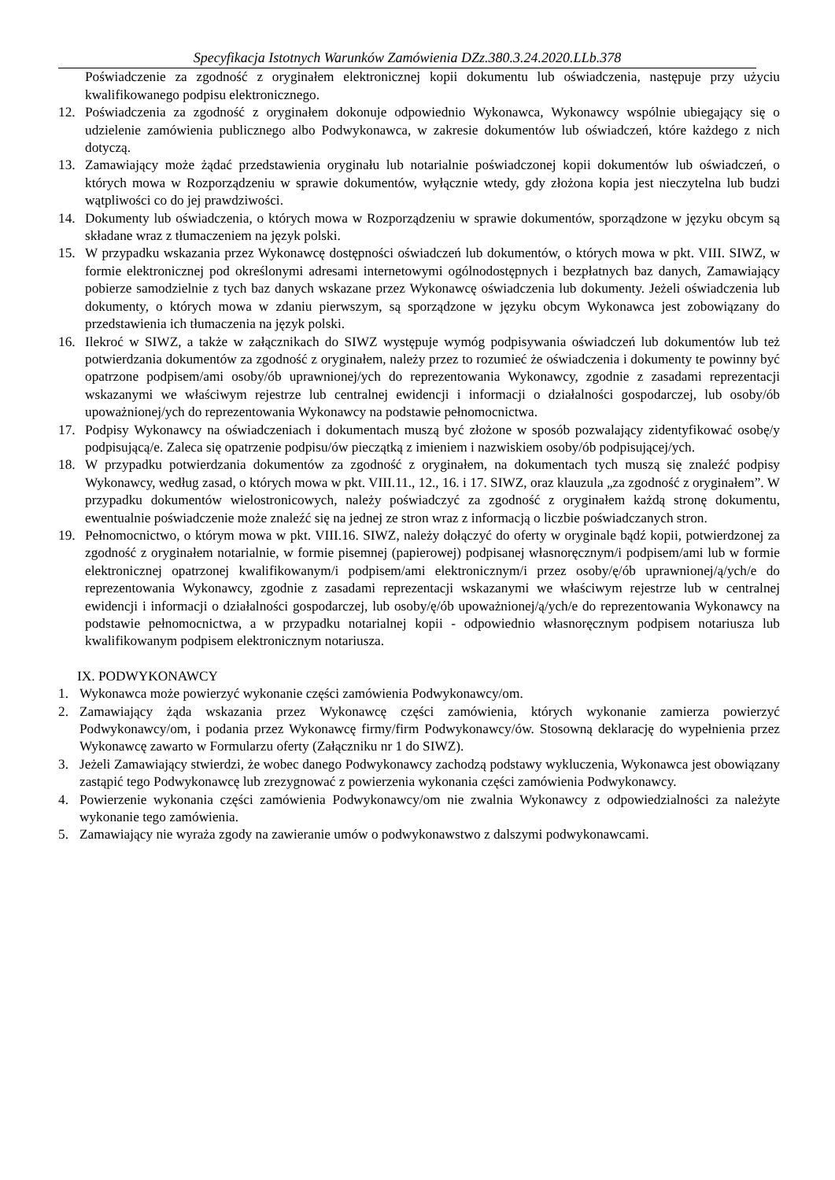Specyfikacja Istotnych Warunków Zamówienia DZz.380.3.24.2020.LLb.378
Poświadczenie za zgodność z oryginałem elektronicznej kopii dokumentu lub oświadczenia, następuje przy użyciu kwalifikowanego podpisu elektronicznego.
12. Poświadczenia za zgodność z oryginałem dokonuje odpowiednio Wykonawca, Wykonawcy wspólnie ubiegający się o udzielenie zamówienia publicznego albo Podwykonawca, w zakresie dokumentów lub oświadczeń, które każdego z nich dotyczą.
13. Zamawiający może żądać przedstawienia oryginału lub notarialnie poświadczonej kopii dokumentów lub oświadczeń, o których mowa w Rozporządzeniu w sprawie dokumentów, wyłącznie wtedy, gdy złożona kopia jest nieczytelna lub budzi wątpliwości co do jej prawdziwości.
14. Dokumenty lub oświadczenia, o których mowa w Rozporządzeniu w sprawie dokumentów, sporządzone w języku obcym są składane wraz z tłumaczeniem na język polski.
15. W przypadku wskazania przez Wykonawcę dostępności oświadczeń lub dokumentów, o których mowa w pkt. VIII. SIWZ, w formie elektronicznej pod określonymi adresami internetowymi ogólnodostępnych i bezpłatnych baz danych, Zamawiający pobierze samodzielnie z tych baz danych wskazane przez Wykonawcę oświadczenia lub dokumenty. Jeżeli oświadczenia lub dokumenty, o których mowa w zdaniu pierwszym, są sporządzone w języku obcym Wykonawca jest zobowiązany do przedstawienia ich tłumaczenia na język polski.
16. Ilekroć w SIWZ, a także w załącznikach do SIWZ występuje wymóg podpisywania oświadczeń lub dokumentów lub też potwierdzania dokumentów za zgodność z oryginałem, należy przez to rozumieć że oświadczenia i dokumenty te powinny być opatrzone podpisem/ami osoby/ób uprawnionej/ych do reprezentowania Wykonawcy, zgodnie z zasadami reprezentacji wskazanymi we właściwym rejestrze lub centralnej ewidencji i informacji o działalności gospodarczej, lub osoby/ób upoważnionej/ych do reprezentowania Wykonawcy na podstawie pełnomocnictwa.
17. Podpisy Wykonawcy na oświadczeniach i dokumentach muszą być złożone w sposób pozwalający zidentyfikować osobę/y podpisującą/e. Zaleca się opatrzenie podpisu/ów pieczątką z imieniem i nazwiskiem osoby/ób podpisującej/ych.
18. W przypadku potwierdzania dokumentów za zgodność z oryginałem, na dokumentach tych muszą się znaleźć podpisy Wykonawcy, według zasad, o których mowa w pkt. VIII.11., 12., 16. i 17. SIWZ, oraz klauzula „za zgodność z oryginałem”. W przypadku dokumentów wielostronicowych, należy poświadczyć za zgodność z oryginałem każdą stronę dokumentu, ewentualnie poświadczenie może znaleźć się na jednej ze stron wraz z informacją o liczbie poświadczanych stron.
19. Pełnomocnictwo, o którym mowa w pkt. VIII.16. SIWZ, należy dołączyć do oferty w oryginale bądź kopii, potwierdzonej za zgodność z oryginałem notarialnie, w formie pisemnej (papierowej) podpisanej własnoręcznym/i podpisem/ami lub w formie elektronicznej opatrzonej kwalifikowanym/i podpisem/ami elektronicznym/i przez osoby/ę/ób uprawnionej/ą/ych/e do reprezentowania Wykonawcy, zgodnie z zasadami reprezentacji wskazanymi we właściwym rejestrze lub w centralnej ewidencji i informacji o działalności gospodarczej, lub osoby/ę/ób upoważnionej/ą/ych/e do reprezentowania Wykonawcy na podstawie pełnomocnictwa, a w przypadku notarialnej kopii - odpowiednio własnoręcznym podpisem notariusza lub kwalifikowanym podpisem elektronicznym notariusza.
IX. PODWYKONAWCY
1. Wykonawca może powierzyć wykonanie części zamówienia Podwykonawcy/om.
2. Zamawiający żąda wskazania przez Wykonawcę części zamówienia, których wykonanie zamierza powierzyć Podwykonawcy/om, i podania przez Wykonawcę firmy/firm Podwykonawcy/ów. Stosowną deklarację do wypełnienia przez Wykonawcę zawarto w Formularzu oferty (Załączniku nr 1 do SIWZ).
3. Jeżeli Zamawiający stwierdzi, że wobec danego Podwykonawcy zachodzą podstawy wykluczenia, Wykonawca jest obowiązany zastąpić tego Podwykonawcę lub zrezygnować z powierzenia wykonania części zamówienia Podwykonawcy.
4. Powierzenie wykonania części zamówienia Podwykonawcy/om nie zwalnia Wykonawcy z odpowiedzialności za należyte wykonanie tego zamówienia.
5. Zamawiający nie wyraża zgody na zawieranie umów o podwykonawstwo z dalszymi podwykonawcami.